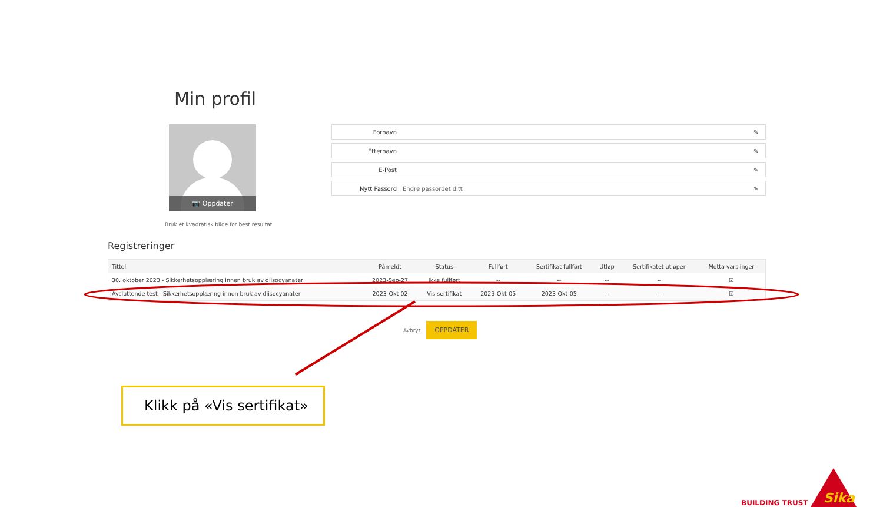Min profil
📷 Oppdater
Bruk et kvadratisk bilde for best resultat
Fornavn ✎
Etternavn ✎
E-Post ✎
Nytt Passord Endre passordet ditt ✎
Registreringer
| Tittel | Påmeldt | Status | Fullført | Sertifikat fullført | Utløp | Sertifikatet utløper | Motta varslinger |
| --- | --- | --- | --- | --- | --- | --- | --- |
| 30. oktober 2023 - Sikkerhetsopplæring innen bruk av diisocyanater | 2023-Sep-27 | Ikke fullført | -- | -- | -- | -- | ☑ |
| Avsluttende test - Sikkerhetsopplæring innen bruk av diisocyanater | 2023-Okt-02 | Vis sertifikat | 2023-Okt-05 | 2023-Okt-05 | -- | -- | ☑ |
Avbryt OPPDATER
Klikk på «Vis sertifikat»
BUILDING TRUST
Sika